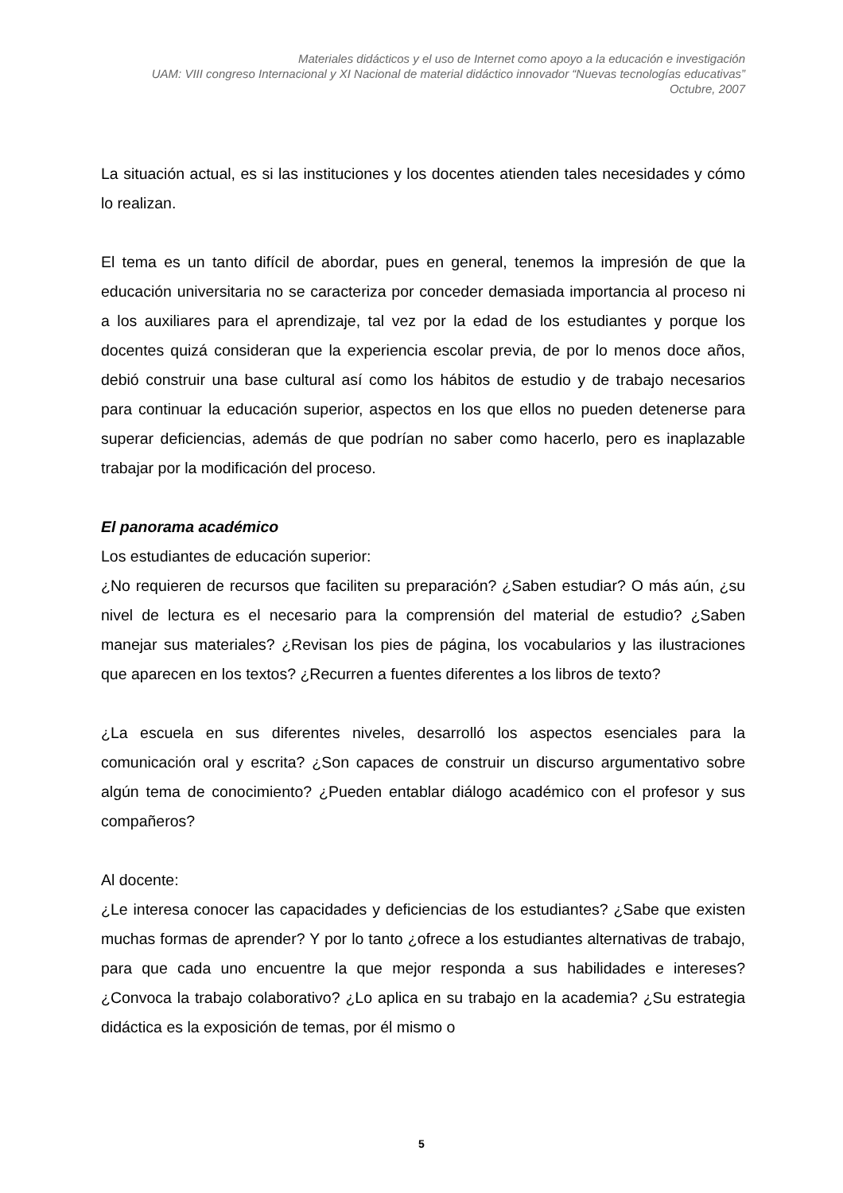Materiales didácticos y el uso de Internet como apoyo a la educación e investigación
UAM: VIII congreso Internacional y XI Nacional de material didáctico innovador “Nuevas tecnologías educativas”
Octubre, 2007
La situación actual, es si las instituciones y los docentes atienden tales necesidades y cómo lo realizan.
El tema es un tanto difícil de abordar, pues en general, tenemos la impresión de que la educación universitaria no se caracteriza por conceder demasiada importancia al proceso ni a los auxiliares para el aprendizaje, tal vez por la edad de los estudiantes y porque los docentes quizá consideran que la experiencia escolar previa, de por lo menos doce años, debió construir una base cultural así como los hábitos de estudio y de trabajo necesarios para continuar la educación superior, aspectos en los que ellos no pueden detenerse para superar deficiencias, además de que podrían no saber como hacerlo, pero es inaplazable trabajar por la modificación del proceso.
El panorama académico
Los estudiantes de educación superior:
¿No requieren de recursos que faciliten su preparación? ¿Saben estudiar? O más aún, ¿su nivel de lectura es el necesario para la comprensión del material de estudio? ¿Saben manejar sus materiales? ¿Revisan los pies de página, los vocabularios y las ilustraciones que aparecen en los textos? ¿Recurren a fuentes diferentes a los libros de texto?
¿La escuela en sus diferentes niveles, desarrolló los aspectos esenciales para la comunicación oral y escrita? ¿Son capaces de construir un discurso argumentativo sobre algún tema de conocimiento? ¿Pueden entablar diálogo académico con el profesor y sus compañeros?
Al docente:
¿Le interesa conocer las capacidades y deficiencias de los estudiantes? ¿Sabe que existen muchas formas de aprender? Y por lo tanto ¿ofrece a los estudiantes alternativas de trabajo, para que cada uno encuentre la que mejor responda a sus habilidades e intereses? ¿Convoca la trabajo colaborativo? ¿Lo aplica en su trabajo en la academia? ¿Su estrategia didáctica es la exposición de temas, por él mismo o
5